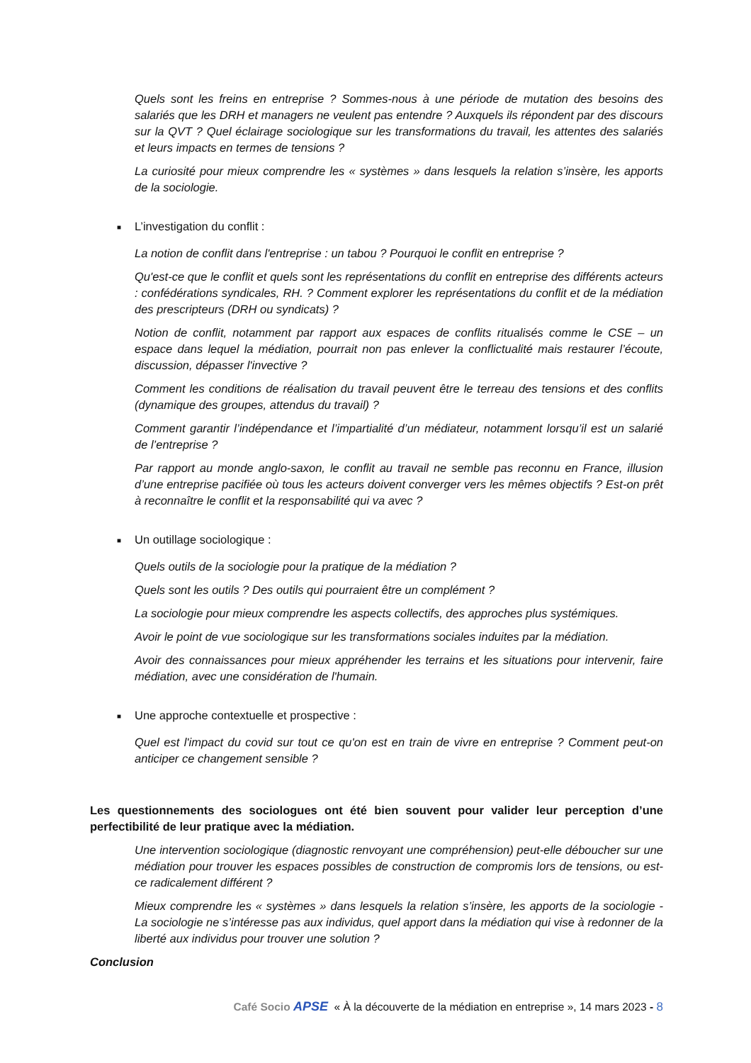Quels sont les freins en entreprise ? Sommes-nous à une période de mutation des besoins des salariés que les DRH et managers ne veulent pas entendre ? Auxquels ils répondent par des discours sur la QVT ? Quel éclairage sociologique sur les transformations du travail, les attentes des salariés et leurs impacts en termes de tensions ?
La curiosité pour mieux comprendre les « systèmes » dans lesquels la relation s’insère, les apports de la sociologie.
■ L’investigation du conflit :
La notion de conflit dans l'entreprise : un tabou ? Pourquoi le conflit en entreprise ?
Qu'est-ce que le conflit et quels sont les représentations du conflit en entreprise des différents acteurs : confédérations syndicales, RH. ? Comment explorer les représentations du conflit et de la médiation des prescripteurs (DRH ou syndicats) ?
Notion de conflit, notamment par rapport aux espaces de conflits ritualisés comme le CSE – un espace dans lequel la médiation, pourrait non pas enlever la conflictualité mais restaurer l’écoute, discussion, dépasser l'invective ?
Comment les conditions de réalisation du travail peuvent être le terreau des tensions et des conflits (dynamique des groupes, attendus du travail) ?
Comment garantir l’indépendance et l’impartialité d’un médiateur, notamment lorsqu’il est un salarié de l’entreprise ?
Par rapport au monde anglo-saxon, le conflit au travail ne semble pas reconnu en France, illusion d’une entreprise pacifiée où tous les acteurs doivent converger vers les mêmes objectifs ? Est-on prêt à reconnaître le conflit et la responsabilité qui va avec ?
■ Un outillage sociologique :
Quels outils de la sociologie pour la pratique de la médiation ?
Quels sont les outils ? Des outils qui pourraient être un complément ?
La sociologie pour mieux comprendre les aspects collectifs, des approches plus systémiques.
Avoir le point de vue sociologique sur les transformations sociales induites par la médiation.
Avoir des connaissances pour mieux appréhender les terrains et les situations pour intervenir, faire médiation, avec une considération de l'humain.
■ Une approche contextuelle et prospective :
Quel est l'impact du covid sur tout ce qu'on est en train de vivre en entreprise ? Comment peut-on anticiper ce changement sensible ?
Les questionnements des sociologues ont été bien souvent pour valider leur perception d’une perfectibilité de leur pratique avec la médiation.
Une intervention sociologique (diagnostic renvoyant une compréhension) peut-elle déboucher sur une médiation pour trouver les espaces possibles de construction de compromis lors de tensions, ou est-ce radicalement différent ?
Mieux comprendre les « systèmes » dans lesquels la relation s’insère, les apports de la sociologie - La sociologie ne s’intéresse pas aux individus, quel apport dans la médiation qui vise à redonner de la liberté aux individus pour trouver une solution ?
Conclusion
Café Socio APSE « À la découverte de la médiation en entreprise », 14 mars 2023 - 8